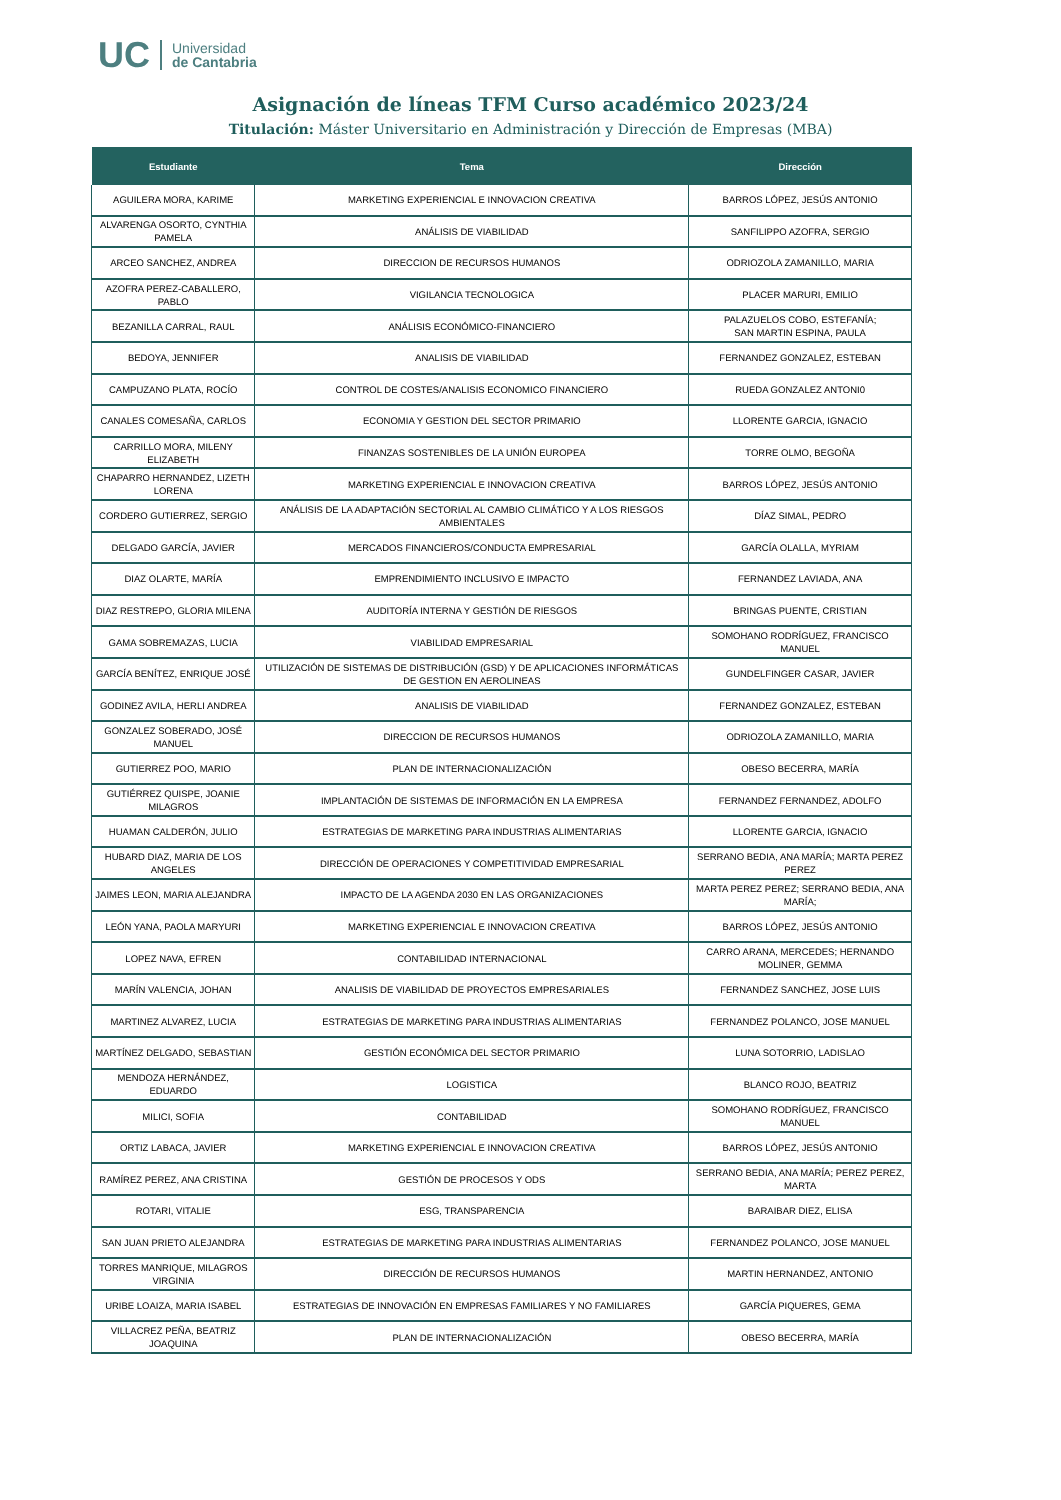UC Universidad
de Cantabria
Asignación de líneas TFM Curso académico 2023/24
Titulación: Máster Universitario en Administración y Dirección de Empresas (MBA)
| Estudiante | Tema | Dirección |
| --- | --- | --- |
| AGUILERA MORA, KARIME | MARKETING EXPERIENCIAL E INNOVACION CREATIVA | BARROS LÓPEZ, JESÚS ANTONIO |
| ALVARENGA OSORTO, CYNTHIA PAMELA | ANÁLISIS DE VIABILIDAD | SANFILIPPO AZOFRA, SERGIO |
| ARCEO SANCHEZ, ANDREA | DIRECCION DE RECURSOS HUMANOS | ODRIOZOLA ZAMANILLO, MARIA |
| AZOFRA PEREZ-CABALLERO, PABLO | VIGILANCIA TECNOLOGICA | PLACER MARURI, EMILIO |
| BEZANILLA CARRAL, RAUL | ANÁLISIS ECONÓMICO-FINANCIERO | PALAZUELOS COBO, ESTEFANÍA; SAN MARTIN ESPINA, PAULA |
| BEDOYA, JENNIFER | ANALISIS DE VIABILIDAD | FERNANDEZ GONZALEZ, ESTEBAN |
| CAMPUZANO PLATA, ROCÍO | CONTROL DE COSTES/ANALISIS ECONOMICO FINANCIERO | RUEDA GONZALEZ ANTONI0 |
| CANALES COMESAÑA, CARLOS | ECONOMIA Y GESTION DEL SECTOR PRIMARIO | LLORENTE GARCIA, IGNACIO |
| CARRILLO MORA, MILENY ELIZABETH | FINANZAS SOSTENIBLES DE LA UNIÓN EUROPEA | TORRE OLMO, BEGOÑA |
| CHAPARRO HERNANDEZ, LIZETH LORENA | MARKETING EXPERIENCIAL E INNOVACION CREATIVA | BARROS LÓPEZ, JESÚS ANTONIO |
| CORDERO GUTIERREZ, SERGIO | ANÁLISIS DE LA ADAPTACIÓN SECTORIAL AL CAMBIO CLIMÁTICO Y A LOS RIESGOS AMBIENTALES | DÍAZ SIMAL, PEDRO |
| DELGADO GARCÍA, JAVIER | MERCADOS FINANCIEROS/CONDUCTA EMPRESARIAL | GARCÍA OLALLA, MYRIAM |
| DIAZ OLARTE, MARÍA | EMPRENDIMIENTO INCLUSIVO E IMPACTO | FERNANDEZ LAVIADA, ANA |
| DIAZ RESTREPO, GLORIA MILENA | AUDITORÍA INTERNA Y GESTIÓN DE RIESGOS | BRINGAS PUENTE, CRISTIAN |
| GAMA SOBREMAZAS, LUCIA | VIABILIDAD EMPRESARIAL | SOMOHANO RODRÍGUEZ, FRANCISCO MANUEL |
| GARCÍA BENÍTEZ, ENRIQUE JOSÉ | UTILIZACIÓN DE SISTEMAS DE DISTRIBUCIÓN (GSD) Y DE APLICACIONES INFORMÁTICAS DE GESTION EN AEROLINEAS | GUNDELFINGER CASAR, JAVIER |
| GODINEZ AVILA, HERLI ANDREA | ANALISIS DE VIABILIDAD | FERNANDEZ GONZALEZ, ESTEBAN |
| GONZALEZ SOBERADO, JOSÉ MANUEL | DIRECCION DE RECURSOS HUMANOS | ODRIOZOLA ZAMANILLO, MARIA |
| GUTIERREZ POO, MARIO | PLAN DE INTERNACIONALIZACIÓN | OBESO BECERRA, MARÍA |
| GUTIÉRREZ QUISPE, JOANIE MILAGROS | IMPLANTACIÓN DE SISTEMAS DE INFORMACIÓN EN LA EMPRESA | FERNANDEZ FERNANDEZ, ADOLFO |
| HUAMAN CALDERÓN, JULIO | ESTRATEGIAS DE MARKETING PARA INDUSTRIAS ALIMENTARIAS | LLORENTE GARCIA, IGNACIO |
| HUBARD DIAZ, MARIA DE LOS ANGELES | DIRECCIÓN DE OPERACIONES Y COMPETITIVIDAD EMPRESARIAL | SERRANO BEDIA, ANA MARÍA; MARTA PEREZ PEREZ |
| JAIMES LEON, MARIA ALEJANDRA | IMPACTO DE LA AGENDA 2030 EN LAS ORGANIZACIONES | MARTA PEREZ PEREZ; SERRANO BEDIA, ANA MARÍA; |
| LEÓN YANA, PAOLA MARYURI | MARKETING EXPERIENCIAL E INNOVACION CREATIVA | BARROS LÓPEZ, JESÚS ANTONIO |
| LOPEZ NAVA, EFREN | CONTABILIDAD INTERNACIONAL | CARRO ARANA, MERCEDES; HERNANDO MOLINER, GEMMA |
| MARÍN VALENCIA, JOHAN | ANALISIS DE VIABILIDAD DE PROYECTOS EMPRESARIALES | FERNANDEZ SANCHEZ, JOSE LUIS |
| MARTINEZ ALVAREZ, LUCIA | ESTRATEGIAS DE MARKETING PARA INDUSTRIAS ALIMENTARIAS | FERNANDEZ POLANCO, JOSE MANUEL |
| MARTÍNEZ DELGADO, SEBASTIAN | GESTIÓN ECONÓMICA DEL SECTOR PRIMARIO | LUNA SOTORRIO, LADISLAO |
| MENDOZA HERNÁNDEZ, EDUARDO | LOGISTICA | BLANCO ROJO, BEATRIZ |
| MILICI, SOFIA | CONTABILIDAD | SOMOHANO RODRÍGUEZ, FRANCISCO MANUEL |
| ORTIZ LABACA, JAVIER | MARKETING EXPERIENCIAL E INNOVACION CREATIVA | BARROS LÓPEZ, JESÚS ANTONIO |
| RAMÍREZ PEREZ, ANA CRISTINA | GESTIÓN DE PROCESOS Y ODS | SERRANO BEDIA, ANA MARÍA; PEREZ PEREZ, MARTA |
| ROTARI, VITALIE | ESG, TRANSPARENCIA | BARAIBAR DIEZ, ELISA |
| SAN JUAN PRIETO ALEJANDRA | ESTRATEGIAS DE MARKETING PARA INDUSTRIAS ALIMENTARIAS | FERNANDEZ POLANCO, JOSE MANUEL |
| TORRES MANRIQUE, MILAGROS VIRGINIA | DIRECCIÓN DE RECURSOS HUMANOS | MARTIN HERNANDEZ, ANTONIO |
| URIBE LOAIZA, MARIA ISABEL | ESTRATEGIAS DE INNOVACIÓN EN EMPRESAS FAMILIARES Y NO FAMILIARES | GARCÍA PIQUERES, GEMA |
| VILLACREZ PEÑA, BEATRIZ JOAQUINA | PLAN DE INTERNACIONALIZACIÓN | OBESO BECERRA, MARÍA |